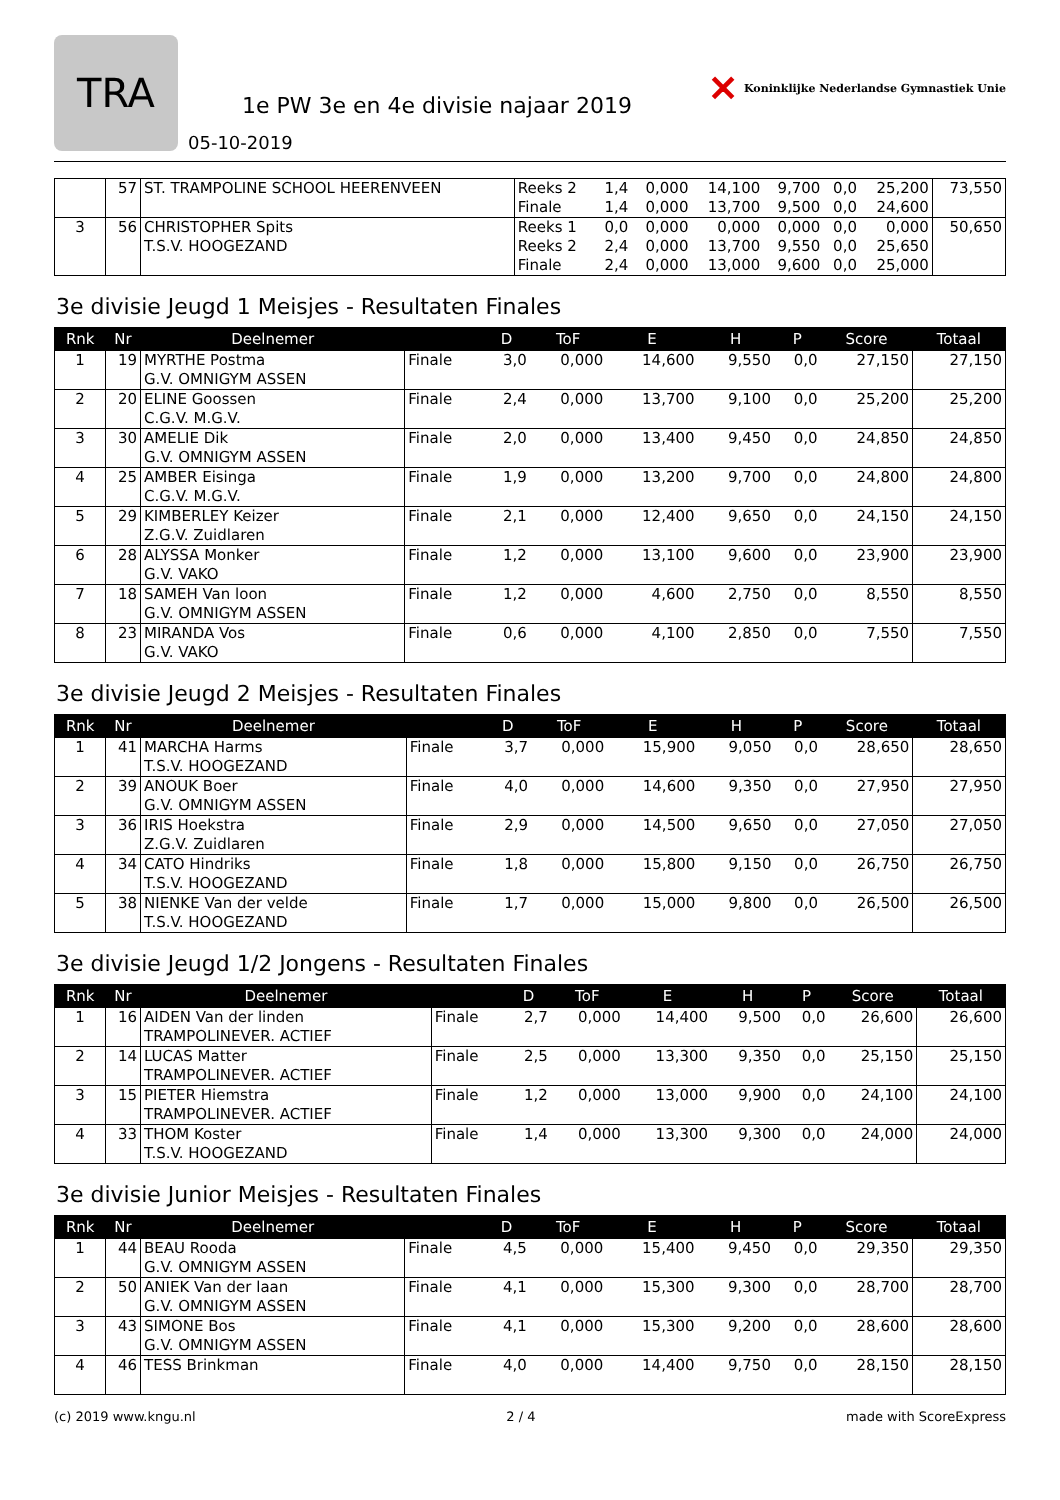TRA
1e PW 3e en 4e divisie najaar 2019
05-10-2019
✕ Koninklijke Nederlandse Gymnastiek Unie
| | 57 | ST. TRAMPOLINE SCHOOL HEERENVEEN | Reeks 2 Finale | 1,4 1,4 | 0,000 0,000 | 14,100 13,700 | 9,700 9,500 | 0,0 0,0 | 25,200 24,600 | 73,550 |
| 3 | 56 | CHRISTOPHER Spits T.S.V. HOOGEZAND | Reeks 1 Reeks 2 Finale | 0,0 2,4 2,4 | 0,000 0,000 0,000 | 0,000 13,700 13,000 | 0,000 9,550 9,600 | 0,0 0,0 0,0 | 0,000 25,650 25,000 | 50,650 |
3e divisie Jeugd 1 Meisjes - Resultaten Finales
| Rnk | Nr | Deelnemer | | D | ToF | E | H | P | Score | Totaal |
| --- | --- | --- | --- | --- | --- | --- | --- | --- | --- | --- |
| 1 | 19 | MYRTHE Postma G.V. OMNIGYM ASSEN | Finale | 3,0 | 0,000 | 14,600 | 9,550 | 0,0 | 27,150 | 27,150 |
| 2 | 20 | ELINE Goossen C.G.V. M.G.V. | Finale | 2,4 | 0,000 | 13,700 | 9,100 | 0,0 | 25,200 | 25,200 |
| 3 | 30 | AMELIE Dik G.V. OMNIGYM ASSEN | Finale | 2,0 | 0,000 | 13,400 | 9,450 | 0,0 | 24,850 | 24,850 |
| 4 | 25 | AMBER Eisinga C.G.V. M.G.V. | Finale | 1,9 | 0,000 | 13,200 | 9,700 | 0,0 | 24,800 | 24,800 |
| 5 | 29 | KIMBERLEY Keizer Z.G.V. Zuidlaren | Finale | 2,1 | 0,000 | 12,400 | 9,650 | 0,0 | 24,150 | 24,150 |
| 6 | 28 | ALYSSA Monker G.V. VAKO | Finale | 1,2 | 0,000 | 13,100 | 9,600 | 0,0 | 23,900 | 23,900 |
| 7 | 18 | SAMEH Van loon G.V. OMNIGYM ASSEN | Finale | 1,2 | 0,000 | 4,600 | 2,750 | 0,0 | 8,550 | 8,550 |
| 8 | 23 | MIRANDA Vos G.V. VAKO | Finale | 0,6 | 0,000 | 4,100 | 2,850 | 0,0 | 7,550 | 7,550 |
3e divisie Jeugd 2 Meisjes - Resultaten Finales
| Rnk | Nr | Deelnemer | | D | ToF | E | H | P | Score | Totaal |
| --- | --- | --- | --- | --- | --- | --- | --- | --- | --- | --- |
| 1 | 41 | MARCHA Harms T.S.V. HOOGEZAND | Finale | 3,7 | 0,000 | 15,900 | 9,050 | 0,0 | 28,650 | 28,650 |
| 2 | 39 | ANOUK Boer G.V. OMNIGYM ASSEN | Finale | 4,0 | 0,000 | 14,600 | 9,350 | 0,0 | 27,950 | 27,950 |
| 3 | 36 | IRIS Hoekstra Z.G.V. Zuidlaren | Finale | 2,9 | 0,000 | 14,500 | 9,650 | 0,0 | 27,050 | 27,050 |
| 4 | 34 | CATO Hindriks T.S.V. HOOGEZAND | Finale | 1,8 | 0,000 | 15,800 | 9,150 | 0,0 | 26,750 | 26,750 |
| 5 | 38 | NIENKE Van der velde T.S.V. HOOGEZAND | Finale | 1,7 | 0,000 | 15,000 | 9,800 | 0,0 | 26,500 | 26,500 |
3e divisie Jeugd 1/2 Jongens - Resultaten Finales
| Rnk | Nr | Deelnemer | | D | ToF | E | H | P | Score | Totaal |
| --- | --- | --- | --- | --- | --- | --- | --- | --- | --- | --- |
| 1 | 16 | AIDEN Van der linden TRAMPOLINEVER. ACTIEF | Finale | 2,7 | 0,000 | 14,400 | 9,500 | 0,0 | 26,600 | 26,600 |
| 2 | 14 | LUCAS Matter TRAMPOLINEVER. ACTIEF | Finale | 2,5 | 0,000 | 13,300 | 9,350 | 0,0 | 25,150 | 25,150 |
| 3 | 15 | PIETER Hiemstra TRAMPOLINEVER. ACTIEF | Finale | 1,2 | 0,000 | 13,000 | 9,900 | 0,0 | 24,100 | 24,100 |
| 4 | 33 | THOM Koster T.S.V. HOOGEZAND | Finale | 1,4 | 0,000 | 13,300 | 9,300 | 0,0 | 24,000 | 24,000 |
3e divisie Junior Meisjes - Resultaten Finales
| Rnk | Nr | Deelnemer | | D | ToF | E | H | P | Score | Totaal |
| --- | --- | --- | --- | --- | --- | --- | --- | --- | --- | --- |
| 1 | 44 | BEAU Rooda G.V. OMNIGYM ASSEN | Finale | 4,5 | 0,000 | 15,400 | 9,450 | 0,0 | 29,350 | 29,350 |
| 2 | 50 | ANIEK Van der laan G.V. OMNIGYM ASSEN | Finale | 4,1 | 0,000 | 15,300 | 9,300 | 0,0 | 28,700 | 28,700 |
| 3 | 43 | SIMONE Bos G.V. OMNIGYM ASSEN | Finale | 4,1 | 0,000 | 15,300 | 9,200 | 0,0 | 28,600 | 28,600 |
| 4 | 46 | TESS Brinkman | Finale | 4,0 | 0,000 | 14,400 | 9,750 | 0,0 | 28,150 | 28,150 |
(c) 2019 www.kngu.nl 2 / 4 made with ScoreExpress